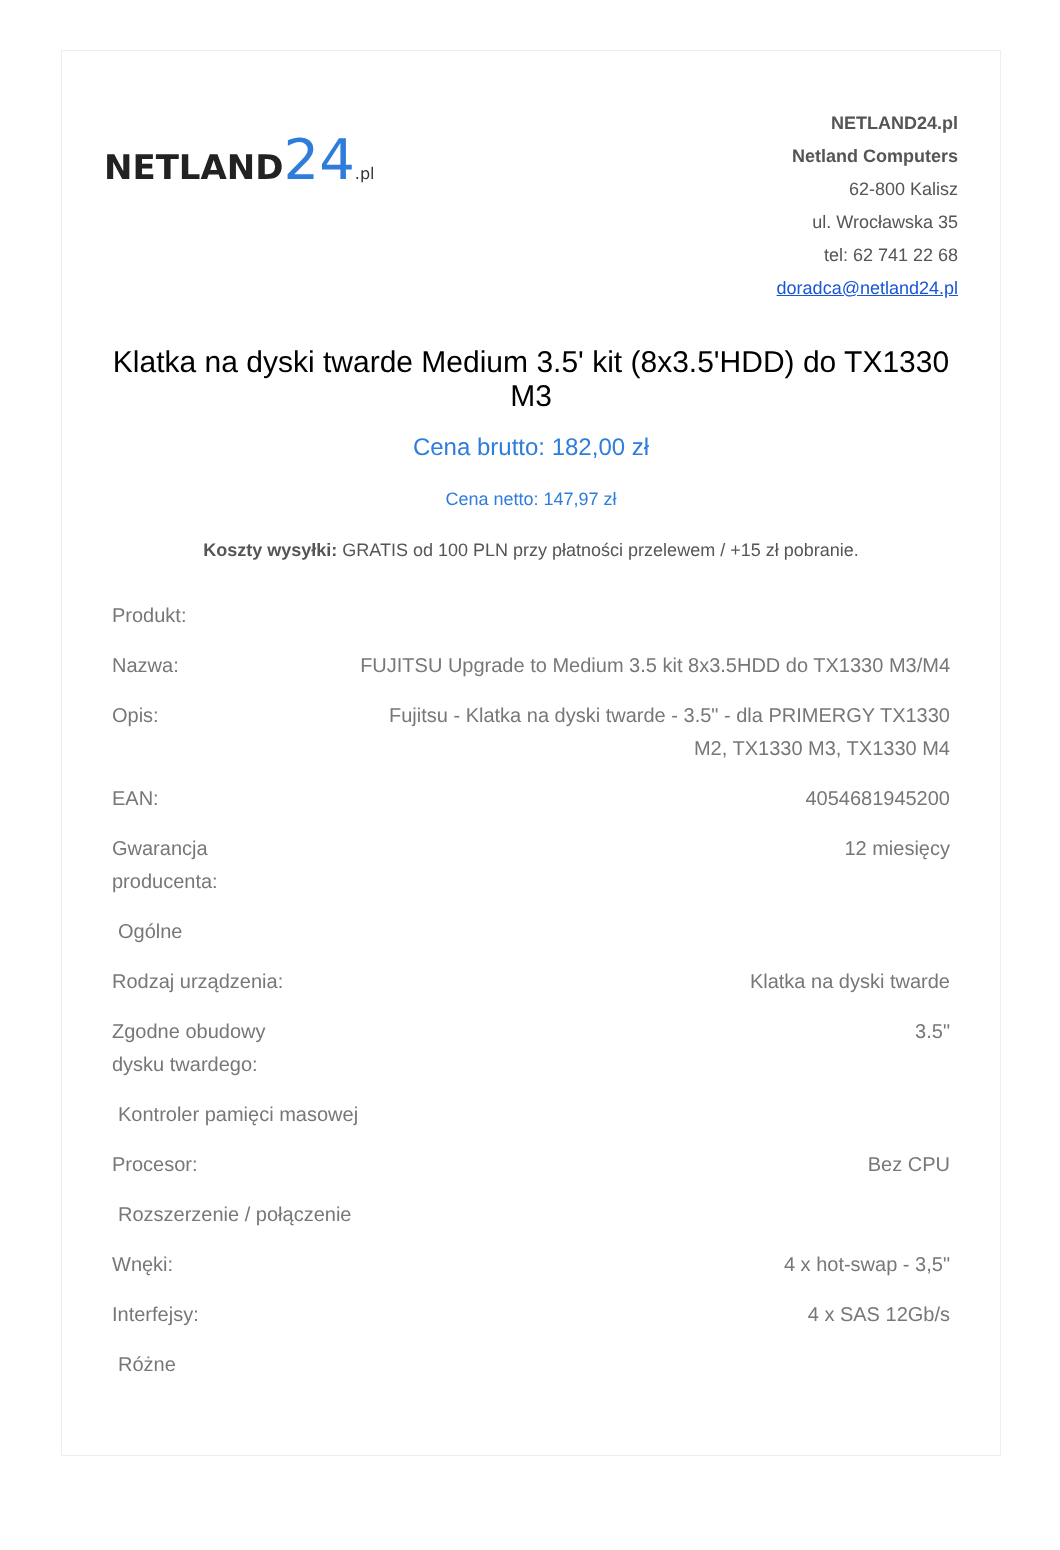NETLAND24.pl
NETLAND24.pl
Netland Computers
62-800 Kalisz
ul. Wrocławska 35
tel: 62 741 22 68
doradca@netland24.pl
Klatka na dyski twarde Medium 3.5' kit (8x3.5'HDD) do TX1330 M3
Cena brutto: 182,00 zł
Cena netto: 147,97 zł
Koszty wysyłki: GRATIS od 100 PLN przy płatności przelewem / +15 zł pobranie.
| Produkt: | |
| Nazwa: | FUJITSU Upgrade to Medium 3.5 kit 8x3.5HDD do TX1330 M3/M4 |
| Opis: | Fujitsu - Klatka na dyski twarde - 3.5" - dla PRIMERGY TX1330 M2, TX1330 M3, TX1330 M4 |
| EAN: | 4054681945200 |
| Gwarancja producenta: | 12 miesięcy |
| Ogólne | |
| Rodzaj urządzenia: | Klatka na dyski twarde |
| Zgodne obudowy dysku twardego: | 3.5" |
| Kontroler pamięci masowej | |
| Procesor: | Bez CPU |
| Rozszerzenie / połączenie | |
| Wnęki: | 4 x hot-swap - 3,5" |
| Interfejsy: | 4 x SAS 12Gb/s |
| Różne | |